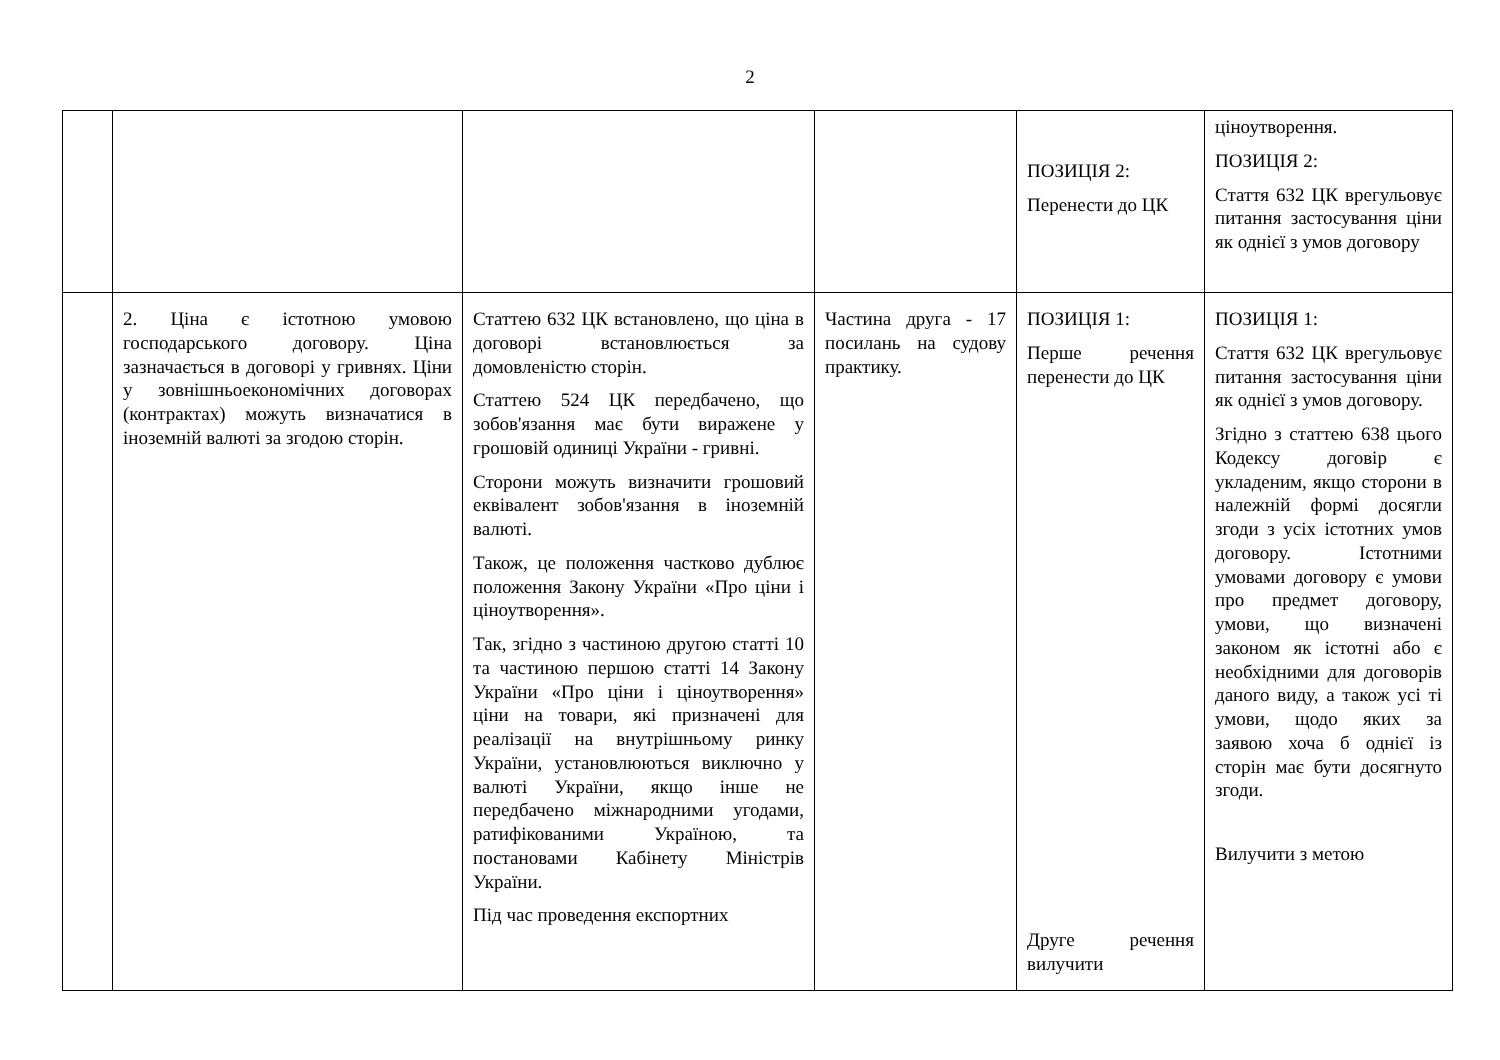2
| | | | | ПОЗИЦІЯ 2: Перенести до ЦК | ціноутворення. ПОЗИЦІЯ 2: Стаття 632 ЦК врегульовує питання застосування ціни як однієї з умов договору |
| | 2. Ціна є істотною умовою господарського договору. Ціна зазначається в договорі у гривнях. Ціни у зовнішньоекономічних договорах (контрактах) можуть визначатися в іноземній валюті за згодою сторін. | Статтею 632 ЦК встановлено, що ціна в договорі встановлюється за домовленістю сторін. Статтею 524 ЦК передбачено, що зобов'язання має бути виражене у грошовій одиниці України - гривні. Сторони можуть визначити грошовий еквівалент зобов'язання в іноземній валюті. Також, це положення частково дублює положення Закону України «Про ціни і ціноутворення». Так, згідно з частиною другою статті 10 та частиною першою статті 14 Закону України «Про ціни і ціноутворення» ціни на товари, які призначені для реалізації на внутрішньому ринку України, установлюються виключно у валюті України, якщо інше не передбачено міжнародними угодами, ратифікованими Україною, та постановами Кабінету Міністрів України. Під час проведення експортних | Частина друга - 17 посилань на судову практику. | ПОЗИЦІЯ 1: Перше речення перенести до ЦК Друге речення вилучити | ПОЗИЦІЯ 1: Стаття 632 ЦК врегульовує питання застосування ціни як однієї з умов договору. Згідно з статтею 638 цього Кодексу договір є укладеним, якщо сторони в належній формі досягли згоди з усіх істотних умов договору. Істотними умовами договору є умови про предмет договору, умови, що визначені законом як істотні або є необхідними для договорів даного виду, а також усі ті умови, щодо яких за заявою хоча б однієї із сторін має бути досягнуто згоди. Вилучити з метою |